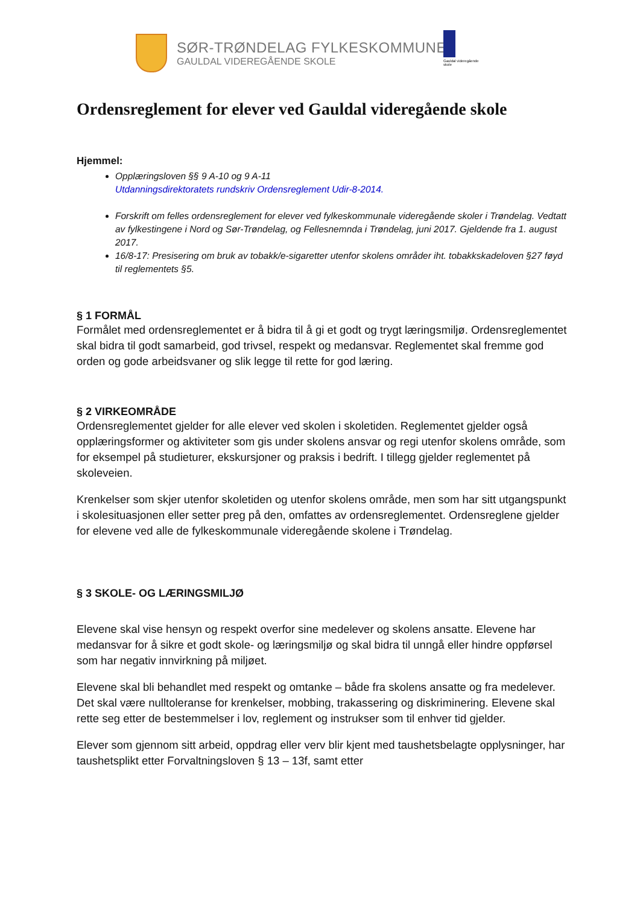SØR-TRØNDELAG FYLKESKOMMUNE
GAULDAL VIDEREGÅENDE SKOLE
Gauldal videregående skole
Ordensreglement for elever ved Gauldal videregående skole
Hjemmel:
Opplæringsloven §§ 9 A-10 og 9 A-11
Utdanningsdirektoratets rundskriv Ordensreglement Udir-8-2014.
Forskrift om felles ordensreglement for elever ved fylkeskommunale videregående skoler i Trøndelag. Vedtatt av fylkestingene i Nord og Sør-Trøndelag, og Fellesnemnda i Trøndelag, juni 2017. Gjeldende fra 1. august 2017.
16/8-17: Presisering om bruk av tobakk/e-sigaretter utenfor skolens områder iht. tobakkskadeloven §27 føyd til reglementets §5.
§ 1 FORMÅL
Formålet med ordensreglementet er å bidra til å gi et godt og trygt læringsmiljø. Ordensreglementet skal bidra til godt samarbeid, god trivsel, respekt og medansvar. Reglementet skal fremme god orden og gode arbeidsvaner og slik legge til rette for god læring.
§ 2 VIRKEOMRÅDE
Ordensreglementet gjelder for alle elever ved skolen i skoletiden. Reglementet gjelder også opplæringsformer og aktiviteter som gis under skolens ansvar og regi utenfor skolens område, som for eksempel på studieturer, ekskursjoner og praksis i bedrift. I tillegg gjelder reglementet på skoleveien.
Krenkelser som skjer utenfor skoletiden og utenfor skolens område, men som har sitt utgangspunkt i skolesituasjonen eller setter preg på den, omfattes av ordensreglementet. Ordensreglene gjelder for elevene ved alle de fylkeskommunale videregående skolene i Trøndelag.
§ 3 SKOLE- OG LÆRINGSMILJØ
Elevene skal vise hensyn og respekt overfor sine medelever og skolens ansatte. Elevene har medansvar for å sikre et godt skole- og læringsmiljø og skal bidra til unngå eller hindre oppførsel som har negativ innvirkning på miljøet.
Elevene skal bli behandlet med respekt og omtanke – både fra skolens ansatte og fra medelever.
Det skal være nulltoleranse for krenkelser, mobbing, trakassering og diskriminering. Elevene skal rette seg etter de bestemmelser i lov, reglement og instrukser som til enhver tid gjelder.
Elever som gjennom sitt arbeid, oppdrag eller verv blir kjent med taushetsbelagte opplysninger, har taushetsplikt etter Forvaltningsloven § 13 – 13f, samt etter